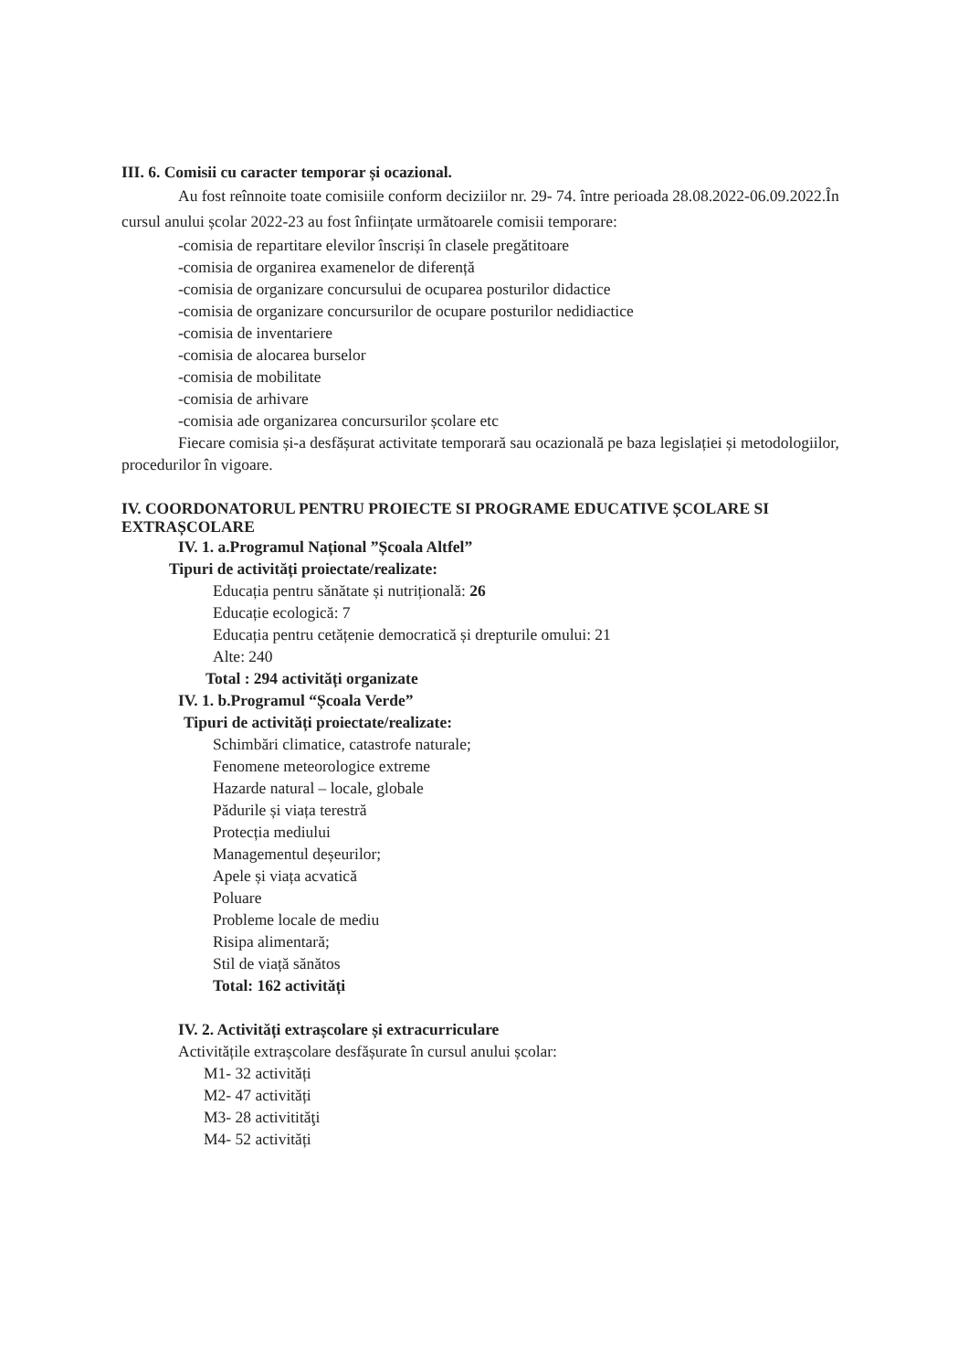III. 6. Comisii cu caracter temporar și ocazional.
Au fost reînnoite toate comisiile conform deciziilor nr. 29- 74. între perioada 28.08.2022-06.09.2022.În cursul anului școlar 2022-23 au fost înființate următoarele comisii temporare:
-comisia de repartitare elevilor înscriși în clasele pregătitoare
-comisia de organirea examenelor de diferență
-comisia de organizare concursului de ocuparea posturilor didactice
-comisia de organizare concursurilor de ocupare posturilor nedidiactice
-comisia de inventariere
-comisia de alocarea burselor
-comisia de mobilitate
-comisia de arhivare
-comisia ade organizarea concursurilor școlare etc
Fiecare comisia și-a desfășurat activitate temporară sau ocazională pe baza legislației și metodologiilor, procedurilor în vigoare.
IV. COORDONATORUL PENTRU PROIECTE SI PROGRAME EDUCATIVE ȘCOLARE SI EXTRAȘCOLARE
IV. 1. a.Programul Național ”Școala Altfel”
Tipuri de activități proiectate/realizate:
Educația pentru sănătate și nutrițională: 26
Educație ecologică: 7
Educația pentru cetățenie democratică și drepturile omului: 21
Alte: 240
Total : 294 activități organizate
IV. 1. b.Programul “Școala Verde”
Tipuri de activități proiectate/realizate:
Schimbări climatice, catastrofe naturale;
Fenomene meteorologice extreme
Hazarde natural – locale, globale
Pădurile și viața terestră
Protecția mediului
Managementul deșeurilor;
Apele și viața acvatică
Poluare
Probleme locale de mediu
Risipa alimentară;
Stil de viață sănătos
Total: 162 activități
IV. 2. Activități extrașcolare și extracurriculare
Activitățile extrașcolare desfășurate în cursul anului școlar:
M1- 32 activități
M2- 47 activități
M3- 28 activitităţi
M4- 52 activități